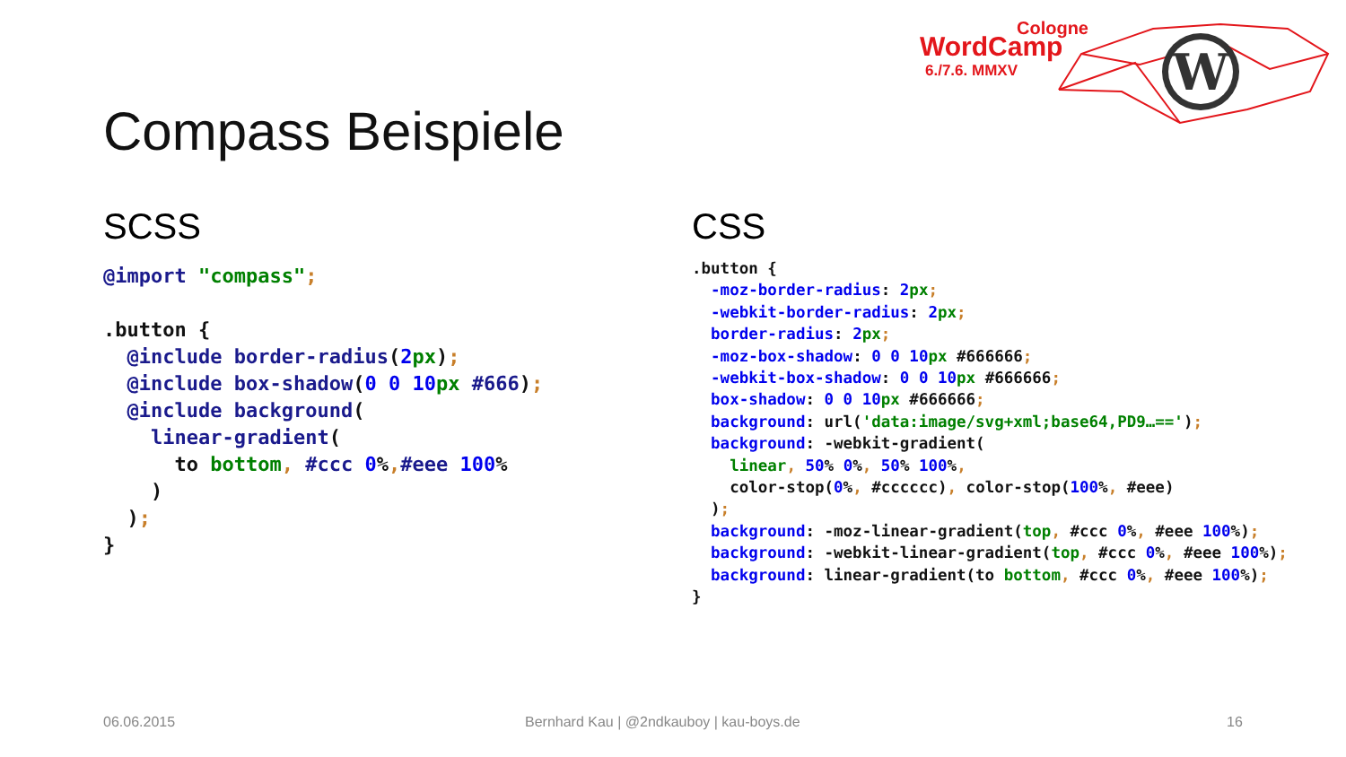Cologne
WordCamp
6./7.6. MMXV
W
Compass Beispiele
SCSS
@import "compass";

.button {
  @include border-radius(2 px);
  @include box-shadow(0 0 10 px #666);
  @include background(
    linear-gradient(
      to bottom, #ccc 0%,#eee 100%
    )
  );
}
CSS
.button {
  -moz-border-radius: 2 px;
  -webkit-border-radius: 2 px;
  border-radius: 2 px;
  -moz-box-shadow: 0 0 10 px #666666;
  -webkit-box-shadow: 0 0 10 px #666666;
  box-shadow: 0 0 10 px #666666;
  background: url('data:image/svg+xml;base64,PD9…==');
  background: -webkit-gradient(
    linear, 50% 0%, 50% 100%,
    color-stop(0%, #cccccc), color-stop(100%, #eee)
  );
  background: -moz-linear-gradient(top, #ccc 0%, #eee 100%);
  background: -webkit-linear-gradient(top, #ccc 0%, #eee 100%);
  background: linear-gradient(to bottom, #ccc 0%, #eee 100%);
}
06.06.2015
Bernhard Kau | @2ndkauboy | kau-boys.de
16